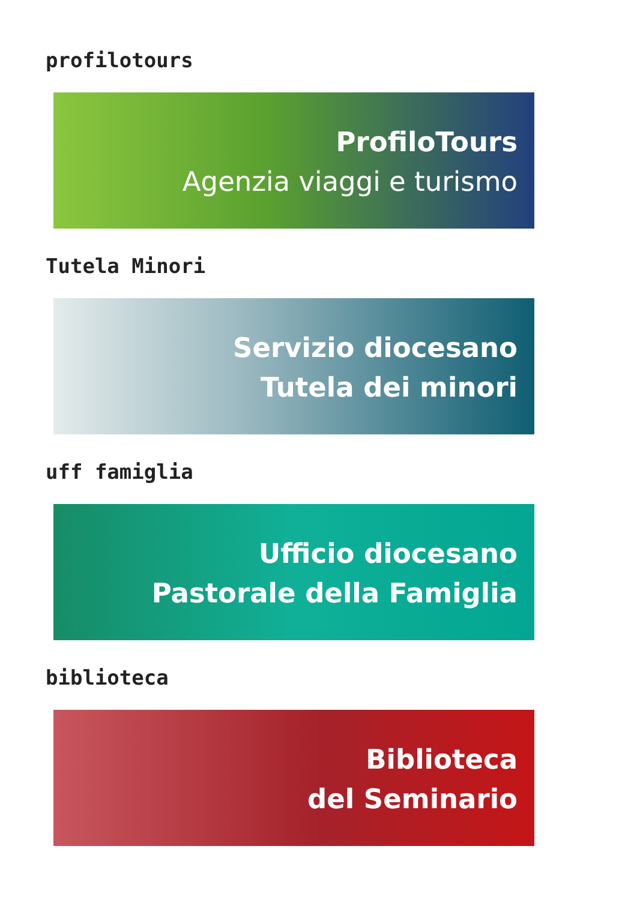profilotours
ProfiloTours
Agenzia viaggi e turismo
Tutela Minori
Servizio diocesano
Tutela dei minori
uff famiglia
Ufficio diocesano
Pastorale della Famiglia
biblioteca
Biblioteca
del Seminario